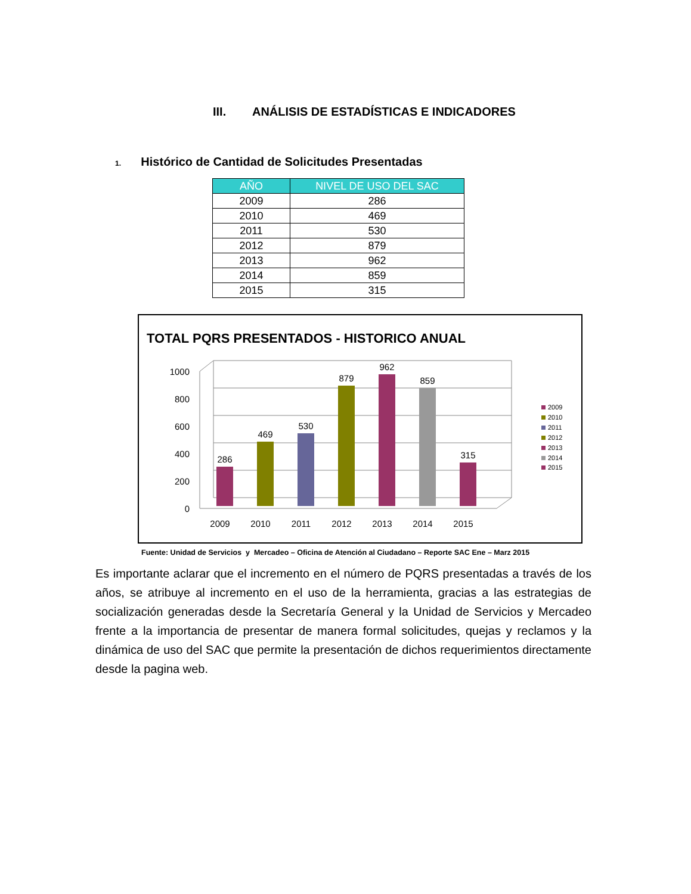III. ANÁLISIS DE ESTADÍSTICAS E INDICADORES
1. Histórico de Cantidad de Solicitudes Presentadas
| AÑO | NIVEL DE USO DEL SAC |
| --- | --- |
| 2009 | 286 |
| 2010 | 469 |
| 2011 | 530 |
| 2012 | 879 |
| 2013 | 962 |
| 2014 | 859 |
| 2015 | 315 |
TOTAL PQRS PRESENTADOS - HISTORICO ANUAL
1000
800
600
400
200
0
286
469
530
879
962
859
315
2009
2010
2011
2012
2013
2014
2015
2009
2010
2011
2012
2013
2014
2015
Fuente: Unidad de Servicios y Mercadeo – Oficina de Atención al Ciudadano – Reporte SAC Ene – Marz 2015
Es importante aclarar que el incremento en el número de PQRS presentadas a través de los años, se atribuye al incremento en el uso de la herramienta, gracias a las estrategias de socialización generadas desde la Secretaría General y la Unidad de Servicios y Mercadeo frente a la importancia de presentar de manera formal solicitudes, quejas y reclamos y la dinámica de uso del SAC que permite la presentación de dichos requerimientos directamente desde la pagina web.